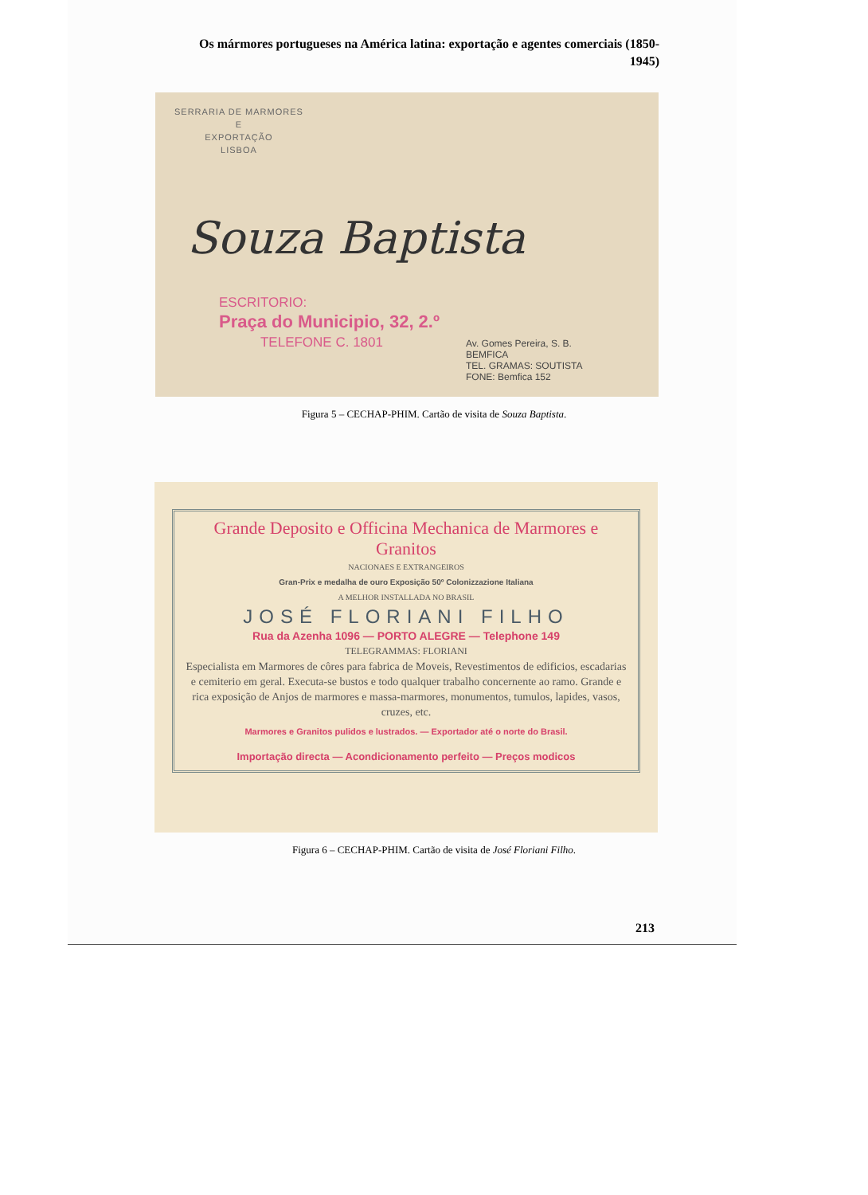Os mármores portugueses na América latina: exportação e agentes comerciais (1850-1945)
SERRARIA DE MARMORES
E
EXPORTAÇÃO
LISBOA
Souza Baptista
ESCRITORIO:
Praça do Municipio, 32, 2.º
TELEFONE C. 1801
Av. Gomes Pereira, S. B.
BEMFICA
TEL. GRAMAS: SOUTISTA
FONE: Bemfica 152
Figura 5 – CECHAP-PHIM. Cartão de visita de Souza Baptista.
Grande Deposito e Officina Mechanica de Marmores e Granitos
NACIONAES E EXTRANGEIROS
Gran-Prix e medalha de ouro Exposição 50º Colonizzazione Italiana
A MELHOR INSTALLADA NO BRASIL
JOSÉ FLORIANI FILHO
Rua da Azenha 1096 — PORTO ALEGRE — Telephone 149
TELEGRAMMAS: FLORIANI
Especialista em Marmores de côres para fabrica de Moveis, Revestimentos de edificios, escadarias e cemiterio em geral. Executa-se bustos e todo qualquer trabalho concernente ao ramo. Grande e rica exposição de Anjos de marmores e massa-marmores, monumentos, tumulos, lapides, vasos, cruzes, etc.
Marmores e Granitos pulidos e lustrados. — Exportador até o norte do Brasil.
Importação directa — Acondicionamento perfeito — Preços modicos
Figura 6 – CECHAP-PHIM. Cartão de visita de José Floriani Filho.
213